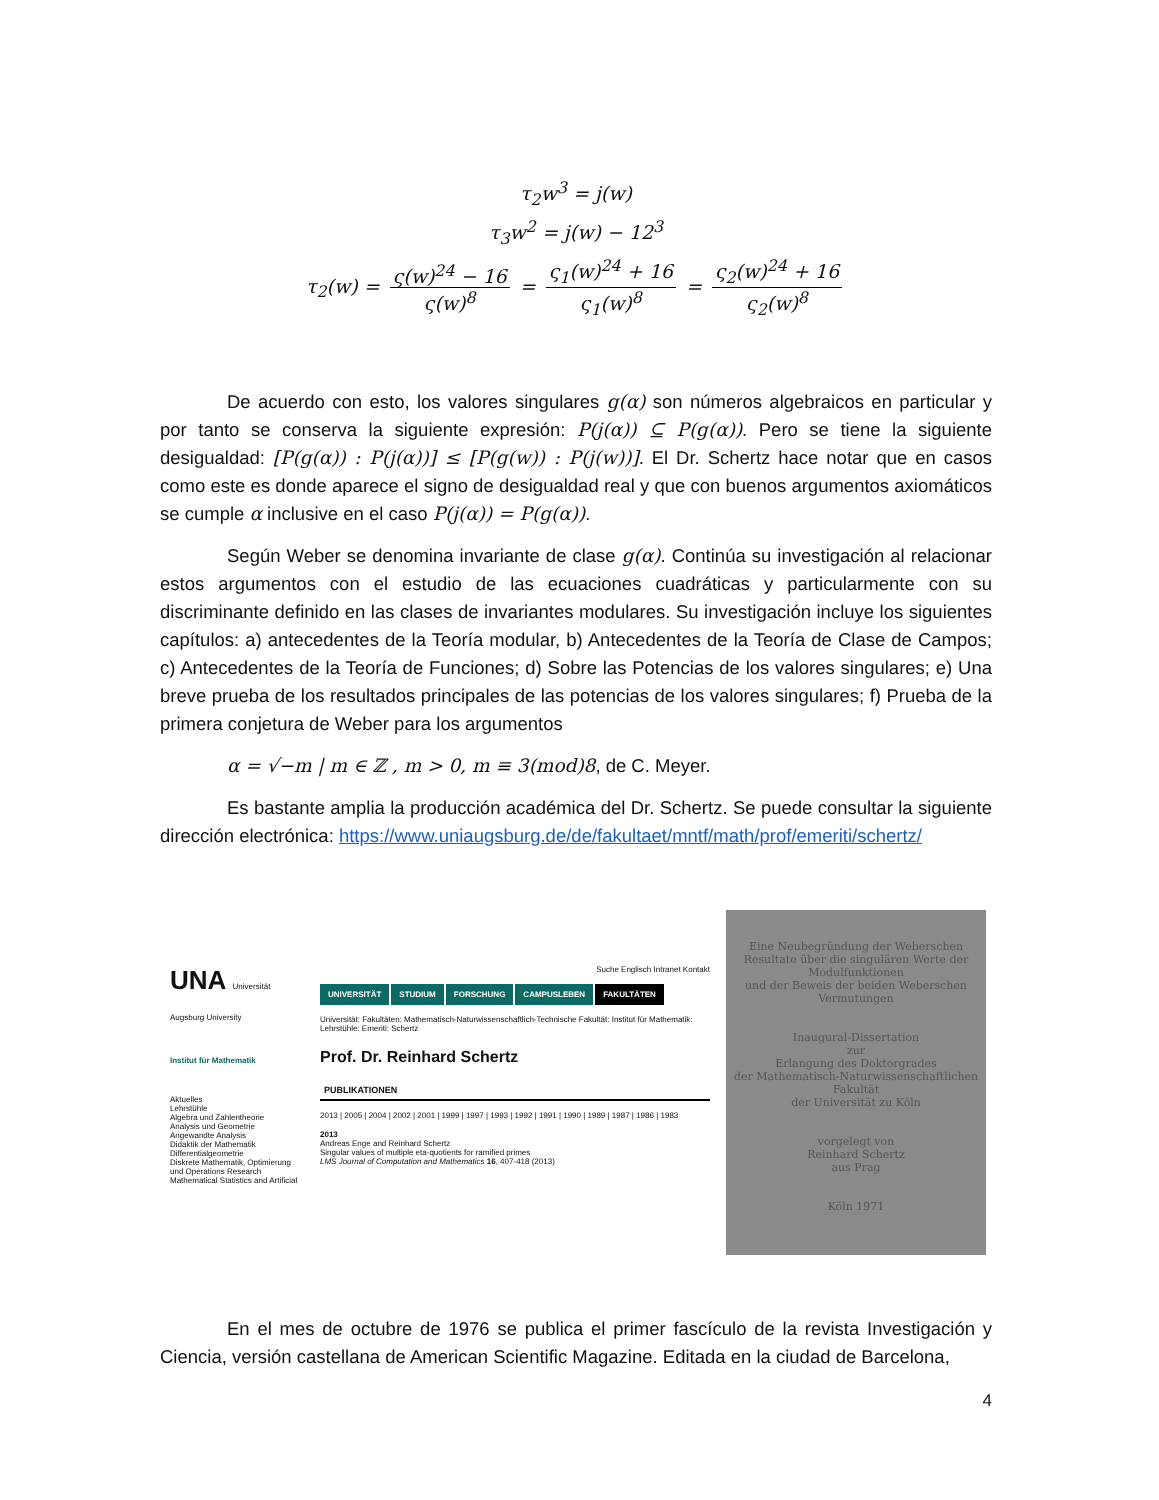τ<sub>2</sub>w<sup>3</sup> = j(w)
τ<sub>3</sub>w<sup>2</sup> = j(w) − 12<sup>3</sup>
τ<sub>2</sub>(w) = ς(w)<sup>24</sup> − 16 ς(w)<sup>8</sup> = ς<sub>1</sub>(w)<sup>24</sup> + 16 ς<sub>1</sub>(w)<sup>8</sup> = ς<sub>2</sub>(w)<sup>24</sup> + 16 ς<sub>2</sub>(w)<sup>8</sup>
De acuerdo con esto, los valores singulares g(α) son números algebraicos en particular y por tanto se conserva la siguiente expresión: P(j(α)) ⊆ P(g(α)). Pero se tiene la siguiente desigualdad: [P(g(α)) : P(j(α))] ≤ [P(g(w)) : P(j(w))]. El Dr. Schertz hace notar que en casos como este es donde aparece el signo de desigualdad real y que con buenos argumentos axiomáticos se cumple α inclusive en el caso P(j(α)) = P(g(α)).
Según Weber se denomina invariante de clase g(α). Continúa su investigación al relacionar estos argumentos con el estudio de las ecuaciones cuadráticas y particularmente con su discriminante definido en las clases de invariantes modulares. Su investigación incluye los siguientes capítulos: a) antecedentes de la Teoría modular, b) Antecedentes de la Teoría de Clase de Campos; c) Antecedentes de la Teoría de Funciones; d) Sobre las Potencias de los valores singulares; e) Una breve prueba de los resultados principales de las potencias de los valores singulares; f) Prueba de la primera conjetura de Weber para los argumentos
α = √−m | m ∈ ℤ , m > 0, m ≡ 3(mod)8, de C. Meyer.
Es bastante amplia la producción académica del Dr. Schertz. Se puede consultar la siguiente dirección electrónica: https://www.uniaugsburg.de/de/fakultaet/mntf/math/prof/emeriti/schertz/
UNA Universität Augsburg University
Institut für Mathematik
Aktuelles
Lehrstühle
Algebra und Zahlentheorie
Analysis und Geometrie
Angewandte Analysis
Didaktik der Mathematik
Differentialgeometrie
Diskrete Mathematik, Optimierung und Operations Research
Mathematical Statistics and Artificial
Suche Englisch Intranet Kontakt
UNIVERSITÄT STUDIUM FORSCHUNG CAMPUSLEBEN FAKULTÄTEN
Universität: Fakultäten: Mathematisch-Naturwissenschaftlich-Technische Fakultät: Institut für Mathematik: Lehrstühle: Emeriti: Schertz
Prof. Dr. Reinhard Schertz
PUBLIKATIONEN
2013 | 2005 | 2004 | 2002 | 2001 | 1999 | 1997 | 1993 | 1992 | 1991 | 1990 | 1989 | 1987 | 1986 | 1983
2013
Andreas Enge and Reinhard Schertz
Singular values of multiple eta-quotients for ramified primes
LMS Journal of Computation and Mathematics 16, 407-418 (2013)
Eine Neubegründung der Weberschen Resultate über die singulären Werte der Modulfunktionen
und der Beweis der beiden Weberschen Vermutungen
Inaugural-Dissertation
zur
Erlangung des Doktorgrades
der Mathematisch-Naturwissenschaftlichen Fakultät
der Universität zu Köln
vorgelegt von
Reinhard Schertz
aus Prag
Köln 1971
En el mes de octubre de 1976 se publica el primer fascículo de la revista Investigación y Ciencia, versión castellana de American Scientific Magazine. Editada en la ciudad de Barcelona,
4